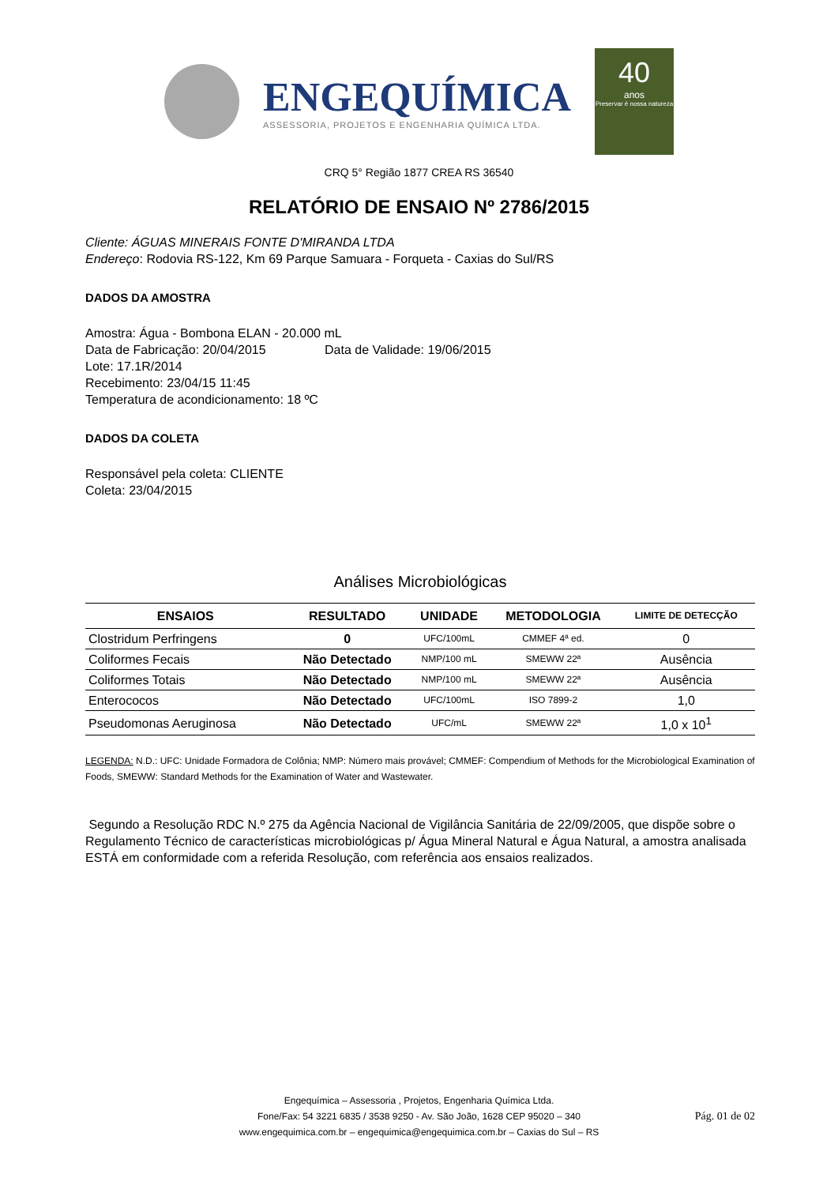ENGEQUÍMICA
ASSESSORIA, PROJETOS E ENGENHARIA QUÍMICA LTDA.
40
anos
Preservar é nossa natureza
CRQ 5° Região 1877 CREA RS 36540
RELATÓRIO DE ENSAIO Nº 2786/2015
Cliente: ÁGUAS MINERAIS FONTE D'MIRANDA LTDA
Endereço: Rodovia RS-122, Km 69 Parque Samuara - Forqueta - Caxias do Sul/RS
DADOS DA AMOSTRA
Amostra: Água - Bombona ELAN - 20.000 mL
Data de Fabricação: 20/04/2015 Data de Validade: 19/06/2015
Lote: 17.1R/2014
Recebimento: 23/04/15 11:45
Temperatura de acondicionamento: 18 ºC
DADOS DA COLETA
Responsável pela coleta: CLIENTE
Coleta: 23/04/2015
Análises Microbiológicas
| ENSAIOS | RESULTADO | UNIDADE | METODOLOGIA | LIMITE DE DETECÇÃO |
| --- | --- | --- | --- | --- |
| Clostridum Perfringens | 0 | UFC/100mL | CMMEF 4ª ed. | 0 |
| Coliformes Fecais | Não Detectado | NMP/100 mL | SMEWW 22ª | Ausência |
| Coliformes Totais | Não Detectado | NMP/100 mL | SMEWW 22ª | Ausência |
| Enterococos | Não Detectado | UFC/100mL | ISO 7899-2 | 1,0 |
| Pseudomonas Aeruginosa | Não Detectado | UFC/mL | SMEWW 22ª | 1,0 x 10<sup>1</sup> |
LEGENDA: N.D.: UFC: Unidade Formadora de Colônia; NMP: Número mais provável; CMMEF: Compendium of Methods for the Microbiological Examination of Foods, SMEWW: Standard Methods for the Examination of Water and Wastewater.
Segundo a Resolução RDC N.º 275 da Agência Nacional de Vigilância Sanitária de 22/09/2005, que dispõe sobre o Regulamento Técnico de características microbiológicas p/ Água Mineral Natural e Água Natural, a amostra analisada ESTÁ em conformidade com a referida Resolução, com referência aos ensaios realizados.
Engequímica – Assessoria , Projetos, Engenharia Química Ltda.
Fone/Fax: 54 3221 6835 / 3538 9250 - Av. São João, 1628 CEP 95020 – 340
www.engequimica.com.br – engequimica@engequimica.com.br – Caxias do Sul – RS
Pág. 01 de 02